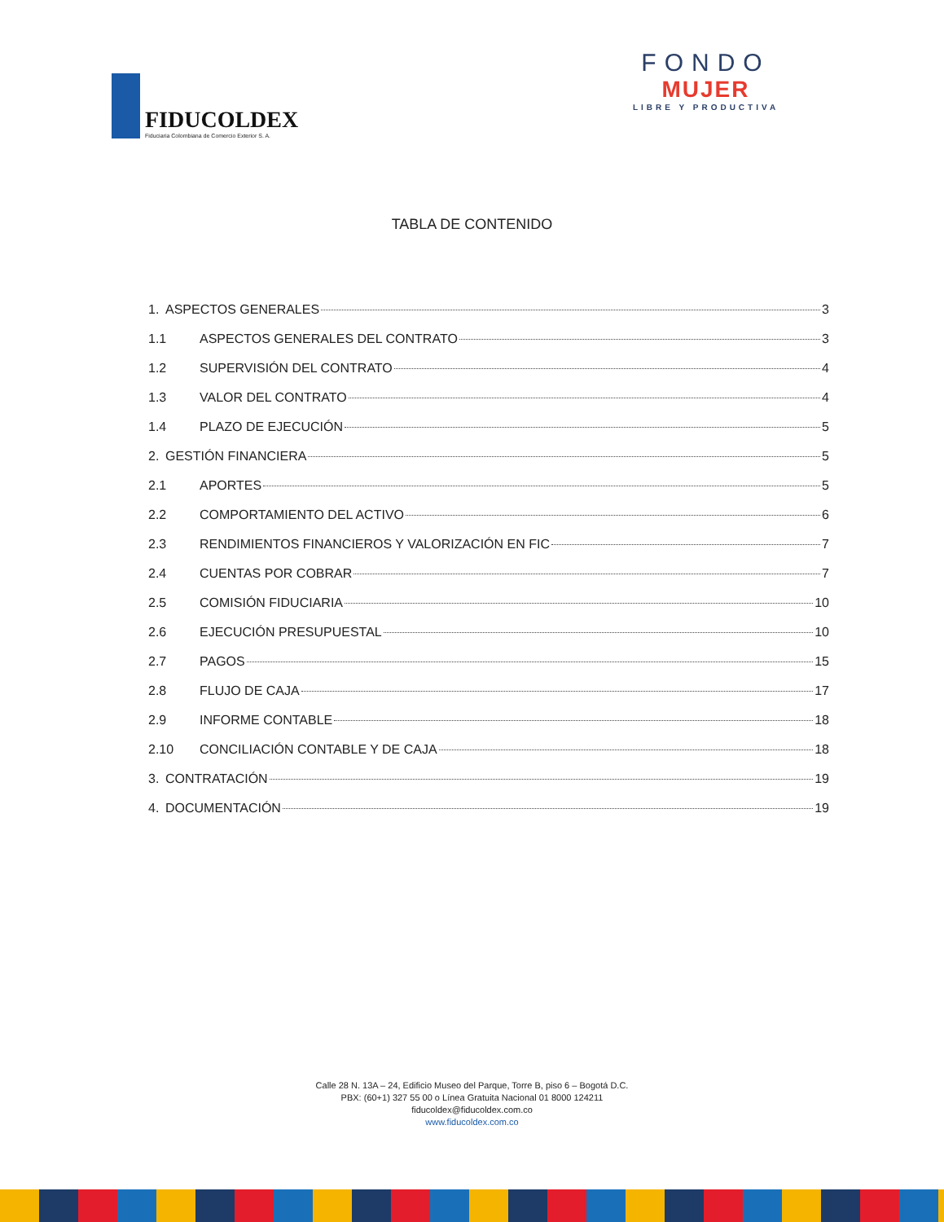FIDUCOLDEX
Fiduciaria Colombiana de Comercio Exterior S. A.
FONDO
MUJER
LIBRE Y PRODUCTIVA
TABLA DE CONTENIDO
1. ASPECTOS GENERALES 3
1.1 ASPECTOS GENERALES DEL CONTRATO 3
1.2 SUPERVISIÓN DEL CONTRATO 4
1.3 VALOR DEL CONTRATO 4
1.4 PLAZO DE EJECUCIÓN 5
2. GESTIÓN FINANCIERA 5
2.1 APORTES 5
2.2 COMPORTAMIENTO DEL ACTIVO 6
2.3 RENDIMIENTOS FINANCIEROS Y VALORIZACIÓN EN FIC 7
2.4 CUENTAS POR COBRAR 7
2.5 COMISIÓN FIDUCIARIA 10
2.6 EJECUCIÓN PRESUPUESTAL 10
2.7 PAGOS 15
2.8 FLUJO DE CAJA 17
2.9 INFORME CONTABLE 18
2.10 CONCILIACIÓN CONTABLE Y DE CAJA 18
3. CONTRATACIÓN 19
4. DOCUMENTACIÓN 19
Calle 28 N. 13A – 24, Edificio Museo del Parque, Torre B, piso 6 – Bogotá D.C.
PBX: (60+1) 327 55 00 o Línea Gratuita Nacional 01 8000 124211
fiducoldex@fiducoldex.com.co
www.fiducoldex.com.co